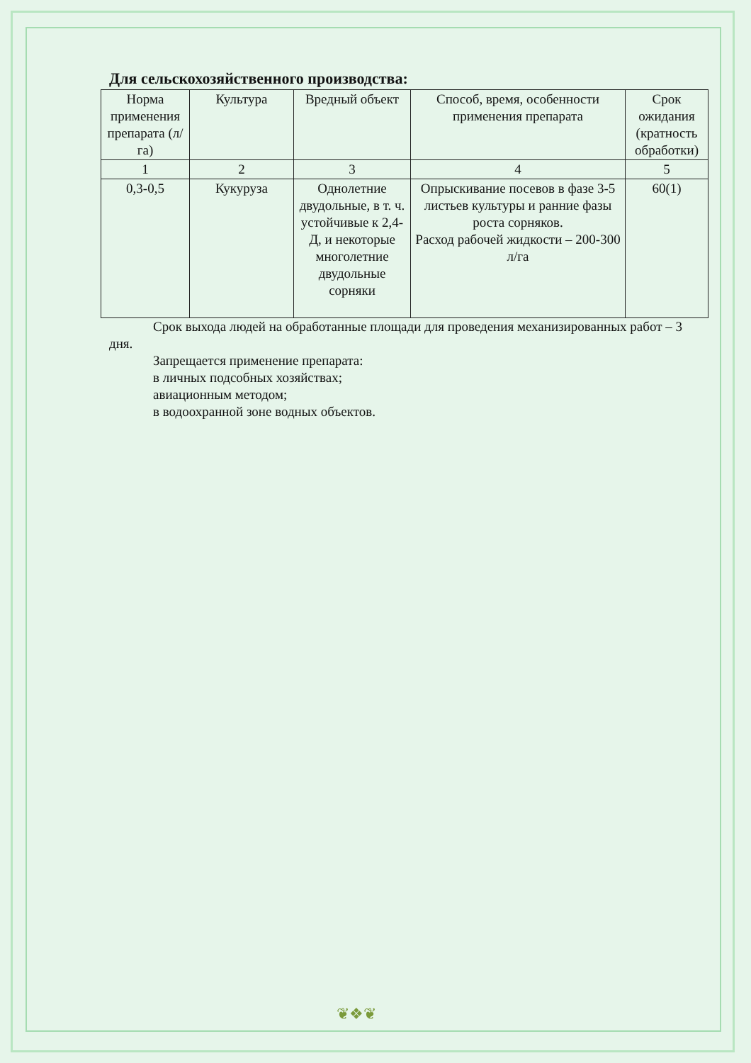Для сельскохозяйственного производства:
| Норма применения препарата (л/га) | Культура | Вредный объект | Способ, время, особенности применения препарата | Срок ожидания (кратность обработки) |
| --- | --- | --- | --- | --- |
| 1 | 2 | 3 | 4 | 5 |
| 0,3-0,5 | Кукуруза | Однолетние двудольные, в т. ч. устойчивые к 2,4-Д, и некоторые многолетние двудольные сорняки | Опрыскивание посевов в фазе 3-5 листьев культуры и ранние фазы роста сорняков. Расход рабочей жидкости – 200-300 л/га | 60(1) |
Срок выхода людей на обработанные площади для проведения механизированных работ – 3 дня.
Запрещается применение препарата:
в личных подсобных хозяйствах;
авиационным методом;
в водоохранной зоне водных объектов.
❦❖❦